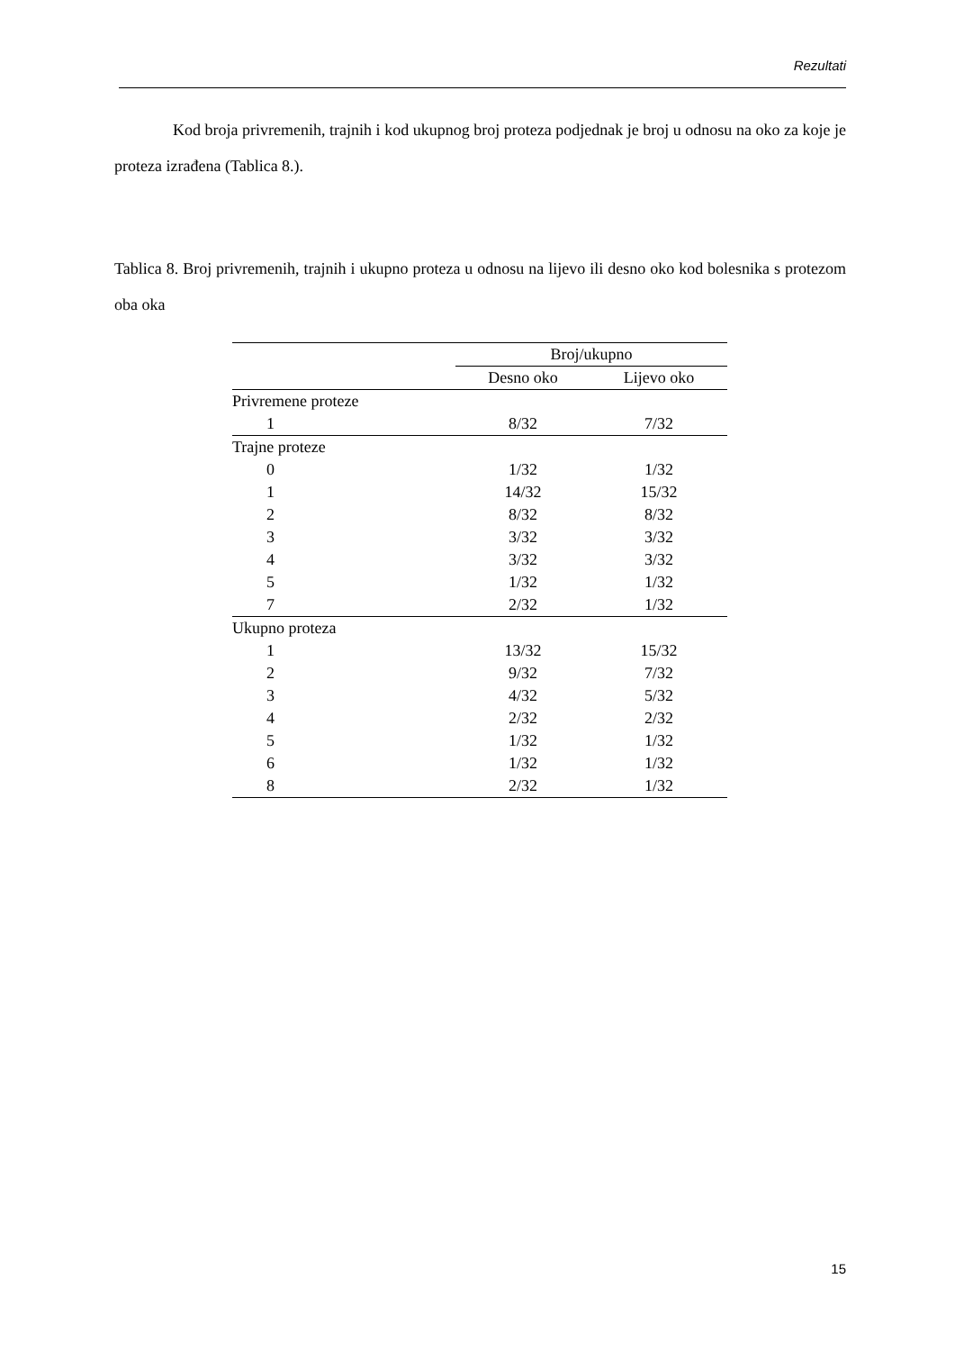Rezultati
Kod broja privremenih, trajnih i kod ukupnog broj proteza podjednak je broj u odnosu na oko za koje je proteza izrađena (Tablica 8.).
Tablica 8. Broj privremenih, trajnih i ukupno proteza u odnosu na lijevo ili desno oko kod bolesnika s protezom oba oka
| | Broj/ukupno | |
| --- | --- | --- |
| | Desno oko | Lijevo oko |
| Privremene proteze | | |
| 1 | 8/32 | 7/32 |
| Trajne proteze | | |
| 0 | 1/32 | 1/32 |
| 1 | 14/32 | 15/32 |
| 2 | 8/32 | 8/32 |
| 3 | 3/32 | 3/32 |
| 4 | 3/32 | 3/32 |
| 5 | 1/32 | 1/32 |
| 7 | 2/32 | 1/32 |
| Ukupno proteza | | |
| 1 | 13/32 | 15/32 |
| 2 | 9/32 | 7/32 |
| 3 | 4/32 | 5/32 |
| 4 | 2/32 | 2/32 |
| 5 | 1/32 | 1/32 |
| 6 | 1/32 | 1/32 |
| 8 | 2/32 | 1/32 |
15